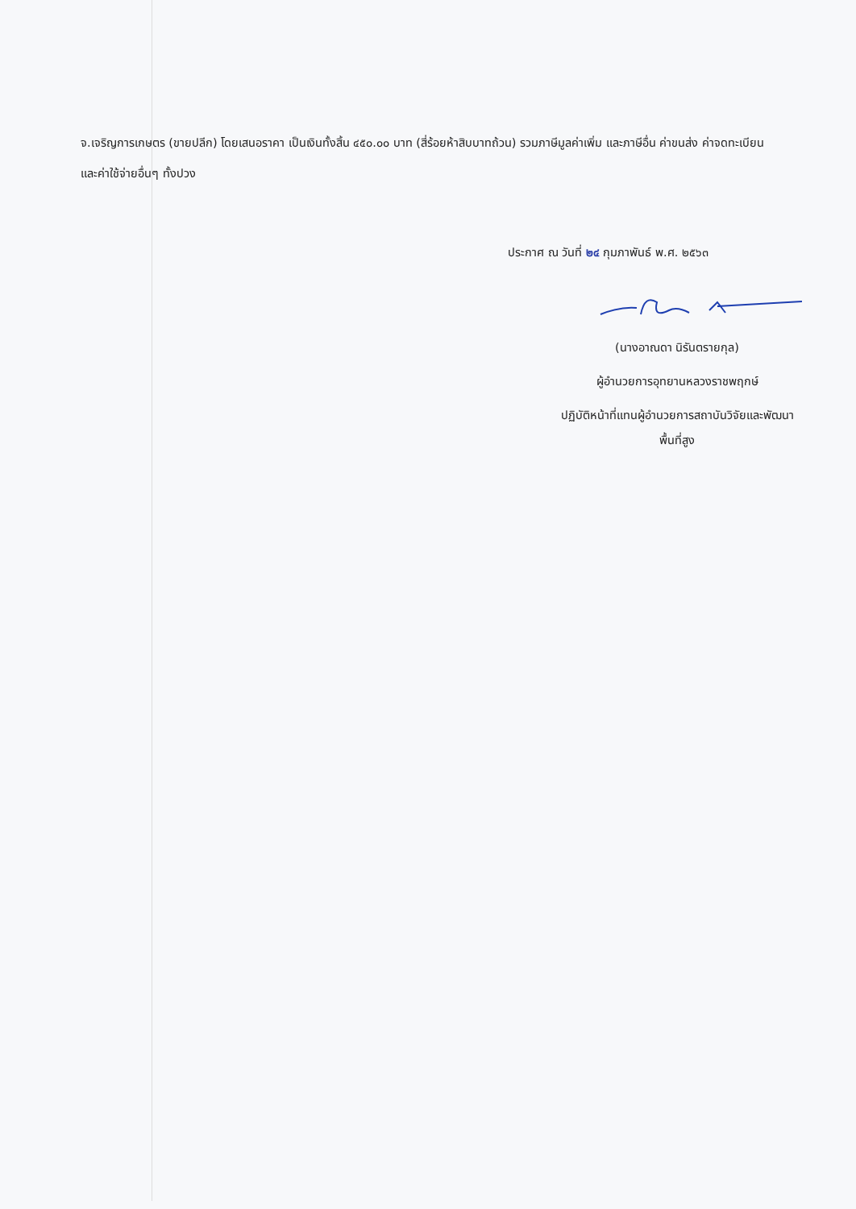จ.เจริญการเกษตร (ขายปลีก) โดยเสนอราคา เป็นเงินทั้งสิ้น ๔๕๐.๐๐ บาท (สี่ร้อยห้าสิบบาทถ้วน) รวมภาษีมูลค่าเพิ่ม และภาษีอื่น ค่าขนส่ง ค่าจดทะเบียน และค่าใช้จ่ายอื่นๆ ทั้งปวง
ประกาศ ณ วันที่ ๒๔ กุมภาพันธ์ พ.ศ. ๒๕๖๓
(นางอาณดา นิรันตรายกุล)
ผู้อำนวยการอุทยานหลวงราชพฤกษ์
ปฏิบัติหน้าที่แทนผู้อำนวยการสถาบันวิจัยและพัฒนา
พื้นที่สูง